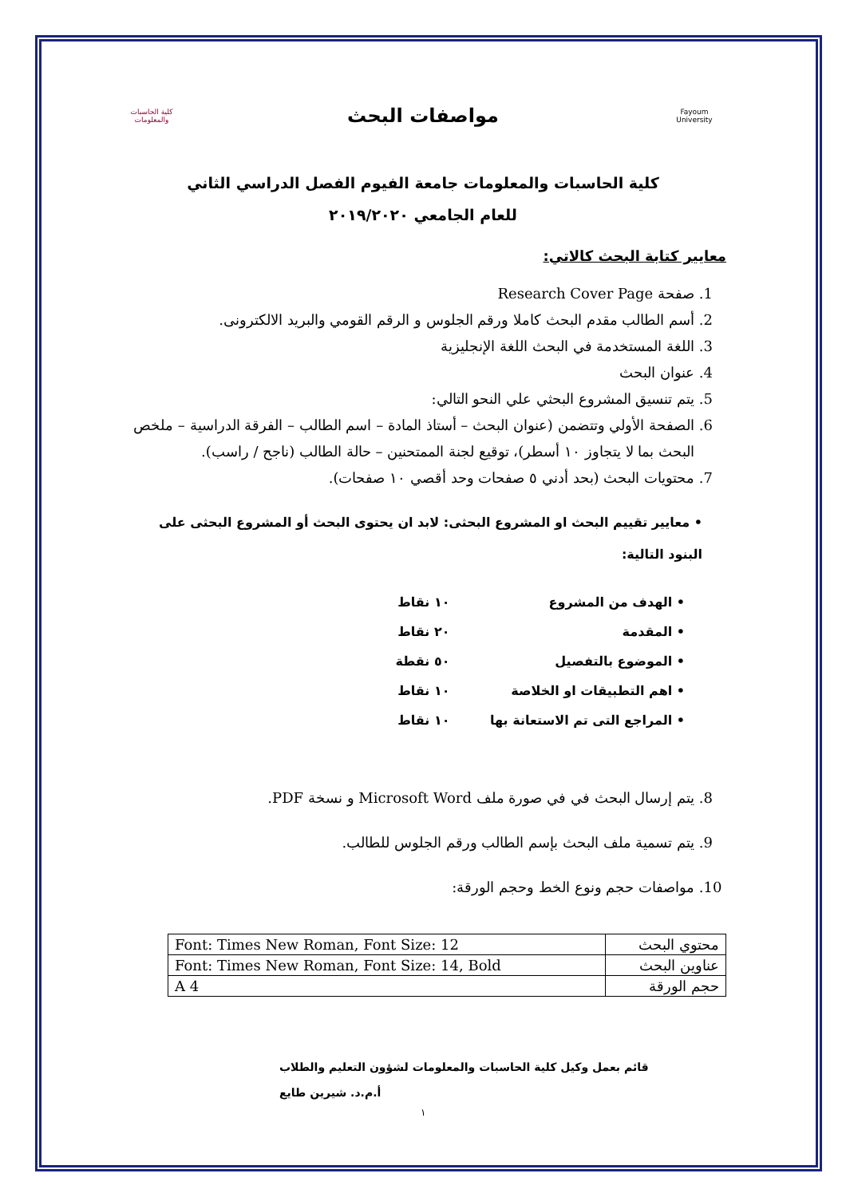Fayoum University
مواصفات البحث
كلية الحاسبات والمعلومات
كلية الحاسبات والمعلومات جامعة الفيوم الفصل الدراسي الثاني
للعام الجامعي ٢٠١٩/٢٠٢٠
معايير كتابة البحث كالاتي:
1. صفحة Research Cover Page
2. أسم الطالب مقدم البحث كاملا ورقم الجلوس و الرقم القومي والبريد الالكترونى.
3. اللغة المستخدمة في البحث اللغة الإنجليزية
4. عنوان البحث
5. يتم تنسيق المشروع البحثي علي النحو التالي:
6. الصفحة الأولي وتتضمن (عنوان البحث – أستاذ المادة – اسم الطالب – الفرقة الدراسية – ملخص البحث بما لا يتجاوز ١٠ أسطر)، توقيع لجنة الممتحنين – حالة الطالب (ناجح / راسب).
7. محتويات البحث (بحد أدني ٥ صفحات وحد أقصي ١٠ صفحات).
• معايير تقييم البحث او المشروع البحثى: لابد ان يحتوى البحث أو المشروع البحثى على البنود التالية:
| • الهدف من المشروع | ١٠ نقاط |
| • المقدمة | ٢٠ نقاط |
| • الموضوع بالتفصيل | ٥٠ نقطة |
| • اهم التطبيقات او الخلاصة | ١٠ نقاط |
| • المراجع التى تم الاستعانة بها | ١٠ نقاط |
8. يتم إرسال البحث في في صورة ملف Microsoft Word و نسخة PDF.
9. يتم تسمية ملف البحث بإسم الطالب ورقم الجلوس للطالب.
10. مواصفات حجم ونوع الخط وحجم الورقة:
| محتوي البحث | Font: Times New Roman, Font Size: 12 |
| عناوين البحث | Font: Times New Roman, Font Size: 14, Bold |
| حجم الورقة | A 4 |
قائم بعمل وكيل كلية الحاسبات والمعلومات لشؤون التعليم والطلاب
أ.م.د. شيرين طايع
١